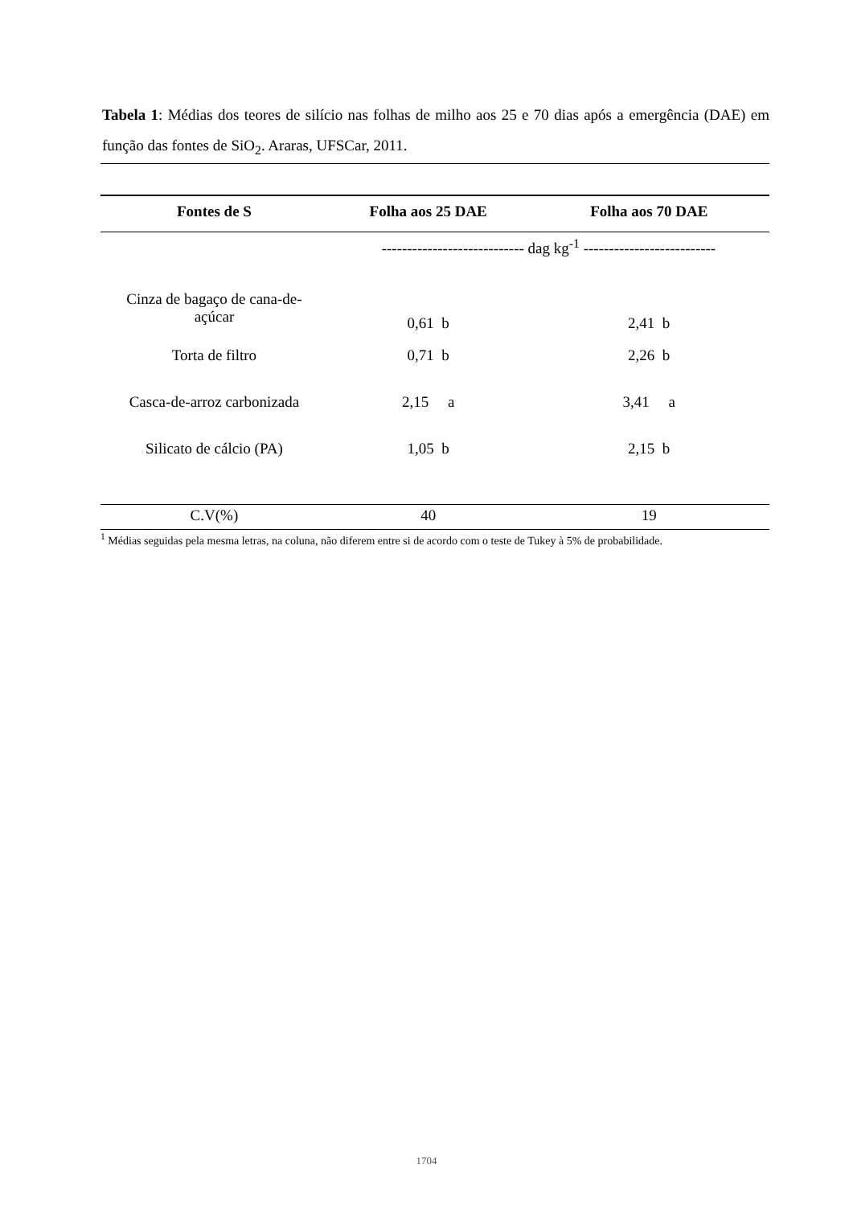Tabela 1: Médias dos teores de silício nas folhas de milho aos 25 e 70 dias após a emergência (DAE) em função das fontes de SiO<sub>2</sub>. Araras, UFSCar, 2011.
| Fontes de S | Folha aos 25 DAE | Folha aos 70 DAE |
| --- | --- | --- |
| | ---------------------------- dag kg<sup>-1</sup> -------------------------- | |
| Cinza de bagaço de cana-de- açúcar | 0,61 b | 2,41 b |
| Torta de filtro | 0,71 b | 2,26 b |
| Casca-de-arroz carbonizada | 2,15 a | 3,41 a |
| Silicato de cálcio (PA) | 1,05 b | 2,15 b |
| C.V(%) | 40 | 19 |
<sup>1</sup> Médias seguidas pela mesma letras, na coluna, não diferem entre si de acordo com o teste de Tukey à 5% de probabilidade.
1704